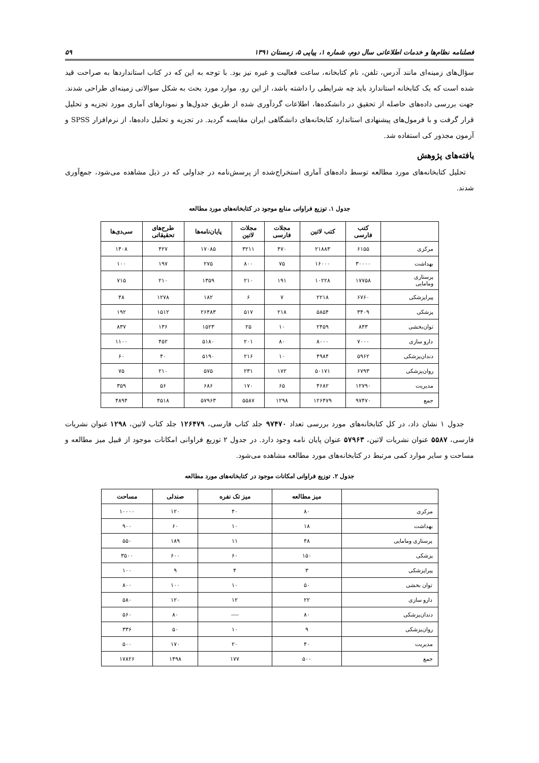فصلنامه نظام‌ها و خدمات اطلاعاتی سال دوم، شماره ۱، پیاپی ۵، زمستان ۱۳۹۱ ۵۹
سؤال‌های زمینه‌ای مانند آدرس، تلفن، نام کتابخانه، ساعت فعالیت و غیره نیز بود. با توجه به این که در کتاب استانداردها به صراحت قید شده است که یک کتابخانه استاندارد باید چه شرایطی را داشته باشد، از این رو، موارد مورد بحث به شکل سوالاتی زمینه‌ای طراحی شدند. جهت بررسی داده‌های حاصله از تحقیق در دانشکده‌ها، اطلاعات گردآوری شده از طریق جدول‌ها و نمودارهای آماری مورد تجزیه و تحلیل قرار گرفت و با فرمول‌های پیشنهادی استاندارد کتابخانه‌های دانشگاهی ایران مقایسه گردید. در تجزیه و تحلیل داده‌ها، از نرم‌افزار SPSS و آزمون مجذور کی استفاده شد.
یافته‌های پژوهش
تحلیل کتابخانه‌های مورد مطالعه توسط داده‌های آماری استخراج‌شده از پرسش‌نامه در جداولی که در ذیل مشاهده می‌شود، جمع‌آوری شدند.
جدول ۱. توزیع فراوانی منابع موجود در کتابخانه‌های مورد مطالعه
| | کتب فارسی | کتب لاتین | مجلات فارسی | مجلات لاتین | پایان‌نامه‌ها | طرح‌های تحقیقاتی | سی‌دی‌ها |
| --- | --- | --- | --- | --- | --- | --- | --- |
| مرکزی | ۶۱۵۵ | ۲۱۸۸۳ | ۴۷۰ | ۳۲۱۱ | ۱۷۰۸۵ | ۴۲۷ | ۱۴۰۸ |
| بهداشت | ۳۰۰۰۰ | ۱۶۰۰۰ | ۷۵ | ۸۰۰ | ۲۷۵ | ۱۹۷ | ۱۰۰ |
| پرستاری ومامایی | ۱۷۷۵۸ | ۱۰۲۲۸ | ۱۹۱ | ۲۱۰ | ۱۳۵۹ | ۲۱۰ | ۷۱۵ |
| پیراپزشکی | ۶۷۶۰ | ۲۲۱۸ | ۷ | ۶ | ۱۸۲ | ۱۲۷۸ | ۴۸ |
| پزشکی | ۳۴۰۹ | ۵۸۵۴ | ۲۱۸ | ۵۱۷ | ۲۶۴۸۳ | ۱۵۱۲ | ۱۹۲ |
| توان‌بخشی | ۸۴۳ | ۲۴۵۹ | ۱۰ | ۲۵ | ۱۵۲۳ | ۱۳۶ | ۸۳۷ |
| دارو سازی | ۷۰۰۰ | ۸۰۰۰ | ۸۰ | ۲۰۱ | ۵۱۸۰ | ۴۵۲ | ۱۱۰۰ |
| دندان‌پزشکی | ۵۹۶۲ | ۴۹۸۴ | ۱۰ | ۲۱۶ | ۵۱۹۰ | ۴۰ | ۶۰ |
| روان‌پزشکی | ۶۷۹۳ | ۵۰۱۷۱ | ۱۷۲ | ۲۳۱ | ۵۷۵ | ۲۱۰ | ۷۵ |
| مدیریت | ۱۲۷۹۰ | ۴۶۸۲ | ۶۵ | ۱۷۰ | ۶۸۶ | ۵۶ | ۳۵۹ |
| جمع | ۹۷۴۷۰ | ۱۲۶۴۷۹ | ۱۲۹۸ | ۵۵۸۷ | ۵۷۹۶۳ | ۴۵۱۸ | ۴۸۹۴ |
جدول ۱ نشان داد، در کل کتابخانه‌های مورد بررسی تعداد ۹۷۴۷۰ جلد کتاب فارسی، ۱۲۶۴۷۹ جلد کتاب لاتین، ۱۲۹۸ عنوان نشریات فارسی، ۵۵۸۷ عنوان نشریات لاتین، ۵۷۹۶۳ عنوان پایان نامه وجود دارد. در جدول ۲ توزیع فراوانی امکانات موجود از قبیل میز مطالعه و مساحت و سایر موارد کمی مرتبط در کتابخانه‌های مورد مطالعه مشاهده می‌شود.
جدول ۲. توزیع فراوانی امکانات موجود در کتابخانه‌های مورد مطالعه
| | میز مطالعه | میز تک نفره | صندلی | مساحت |
| --- | --- | --- | --- | --- |
| مرکزی | ۸۰ | ۴۰ | ۱۲۰ | ۱۰۰۰۰ |
| بهداشت | ۱۸ | ۱۰ | ۶۰ | ۹۰۰ |
| پرستاری ومامایی | ۴۸ | ۱۱ | ۱۸۹ | ۵۵۰ |
| پزشکی | ۱۵۰ | ۶۰ | ۶۰۰ | ۳۵۰۰ |
| پیراپزشکی | ۳ | ۴ | ۹ | ۱۰۰ |
| توان بخشی | ۵۰ | ۱۰ | ۱۰۰ | ۸۰۰ |
| دارو سازی | ۲۲ | ۱۲ | ۱۲۰ | ۵۸۰ |
| دندان‌پزشکی | ۸۰ | ---- | ۸۰ | ۵۶۰ |
| روان‌پزشکی | ۹ | ۱۰ | ۵۰ | ۳۳۶ |
| مدیریت | ۴۰ | ۲۰ | ۱۷۰ | ۵۰۰ |
| جمع | ۵۰۰ | ۱۷۷ | ۱۴۹۸ | ۱۷۸۲۶ |